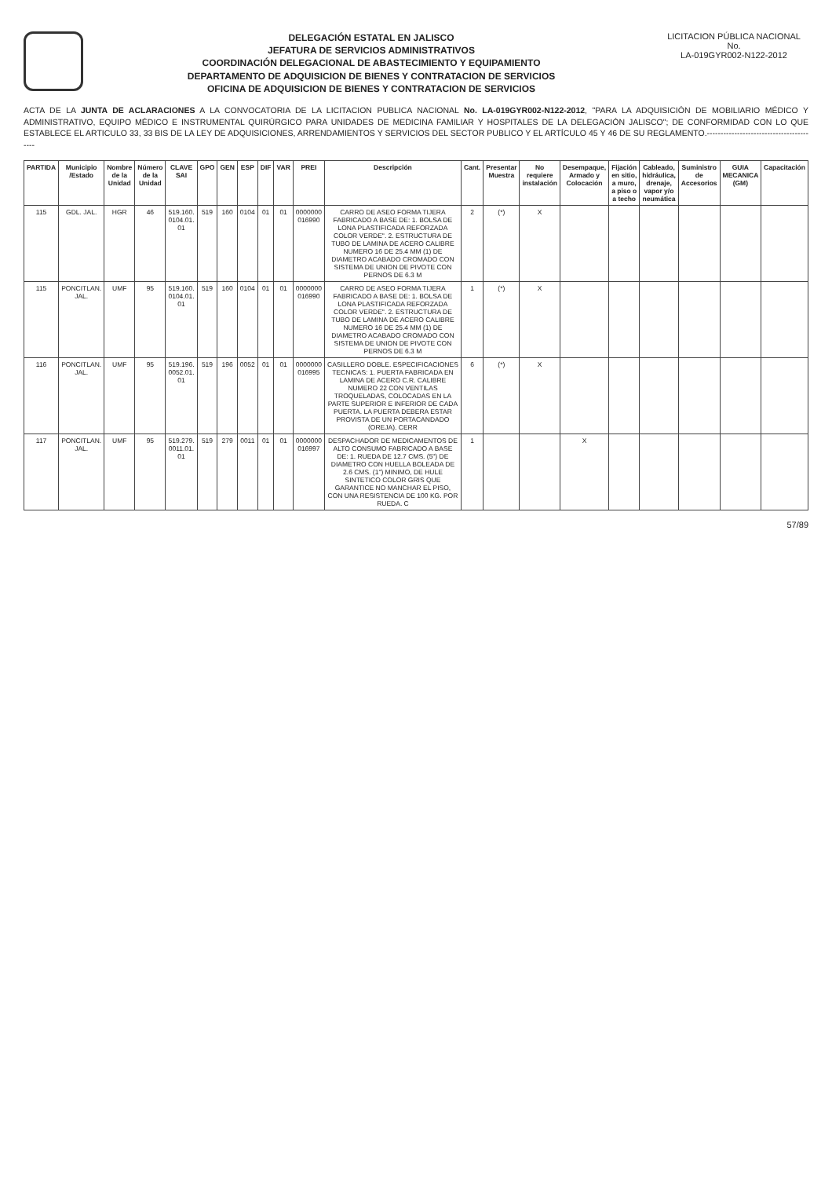DELEGACIÓN ESTATAL EN JALISCO
JEFATURA DE SERVICIOS ADMINISTRATIVOS
COORDINACIÓN DELEGACIONAL DE ABASTECIMIENTO Y EQUIPAMIENTO
DEPARTAMENTO DE ADQUISICION DE BIENES Y CONTRATACION DE SERVICIOS
OFICINA DE ADQUISICION DE BIENES Y CONTRATACION DE SERVICIOS
LICITACION PÚBLICA NACIONAL
No.
LA-019GYR002-N122-2012
ACTA DE LA JUNTA DE ACLARACIONES A LA CONVOCATORIA DE LA LICITACION PUBLICA NACIONAL No. LA-019GYR002-N122-2012, "PARA LA ADQUISICIÓN DE MOBILIARIO MÉDICO Y ADMINISTRATIVO, EQUIPO MÉDICO E INSTRUMENTAL QUIRÚRGICO PARA UNIDADES DE MEDICINA FAMILIAR Y HOSPITALES DE LA DELEGACIÓN JALISCO"; DE CONFORMIDAD CON LO QUE ESTABLECE EL ARTICULO 33, 33 BIS DE LA LEY DE ADQUISICIONES, ARRENDAMIENTOS Y SERVICIOS DEL SECTOR PUBLICO Y EL ARTÍCULO 45 Y 46 DE SU REGLAMENTO.-----------------------------------------
| PARTIDA | Municipio /Estado | Nombre de la Unidad | Número de la Unidad | CLAVE SAI | GPO | GEN | ESP | DIF | VAR | PREI | Descripción | Cant. | Presentar Muestra | No requiere instalación | Desempaque, Armado y Colocación | Fijación en sitio, a muro, a piso o a techo | Cableado, hidráulica, drenaje, vapor y/o neumática | Suministro de Accesorios | GUIA MECANICA (GM) | Capacitación |
| --- | --- | --- | --- | --- | --- | --- | --- | --- | --- | --- | --- | --- | --- | --- | --- | --- | --- | --- | --- | --- |
| 115 | GDL. JAL. | HGR | 46 | 519.160. 0104.01. 01 | 519 | 160 | 0104 | 01 | 01 | 0000000 016990 | CARRO DE ASEO FORMA TIJERA FABRICADO A BASE DE: 1. BOLSA DE LONA PLASTIFICADA REFORZADA COLOR VERDE". 2. ESTRUCTURA DE TUBO DE LAMINA DE ACERO CALIBRE NUMERO 16 DE 25.4 MM (1) DE DIAMETRO ACABADO CROMADO CON SISTEMA DE UNION DE PIVOTE CON PERNOS DE 6.3 M | 2 | (*) | X | | | | | | |
| 115 | PONCITLAN. JAL. | UMF | 95 | 519.160. 0104.01. 01 | 519 | 160 | 0104 | 01 | 01 | 0000000 016990 | CARRO DE ASEO FORMA TIJERA FABRICADO A BASE DE: 1. BOLSA DE LONA PLASTIFICADA REFORZADA COLOR VERDE". 2. ESTRUCTURA DE TUBO DE LAMINA DE ACERO CALIBRE NUMERO 16 DE 25.4 MM (1) DE DIAMETRO ACABADO CROMADO CON SISTEMA DE UNION DE PIVOTE CON PERNOS DE 6.3 M | 1 | (*) | X | | | | | | |
| 116 | PONCITLAN. JAL. | UMF | 95 | 519.196. 0052.01. 01 | 519 | 196 | 0052 | 01 | 01 | 0000000 016995 | CASILLERO DOBLE. ESPECIFICACIONES TECNICAS: 1. PUERTA FABRICADA EN LAMINA DE ACERO C.R. CALIBRE NUMERO 22 CON VENTILAS TROQUELADAS, COLOCADAS EN LA PARTE SUPERIOR E INFERIOR DE CADA PUERTA. LA PUERTA DEBERA ESTAR PROVISTA DE UN PORTACANDADO (OREJA). CERR | 6 | (*) | X | | | | | | |
| 117 | PONCITLAN. JAL. | UMF | 95 | 519.279. 0011.01. 01 | 519 | 279 | 0011 | 01 | 01 | 0000000 016997 | DESPACHADOR DE MEDICAMENTOS DE ALTO CONSUMO FABRICADO A BASE DE: 1. RUEDA DE 12.7 CMS. (5") DE DIAMETRO CON HUELLA BOLEADA DE 2.6 CMS. (1") MINIMO, DE HULE SINTETICO COLOR GRIS QUE GARANTICE NO MANCHAR EL PISO, CON UNA RESISTENCIA DE 100 KG. POR RUEDA. C | 1 | | | X | | | | | |
57/89